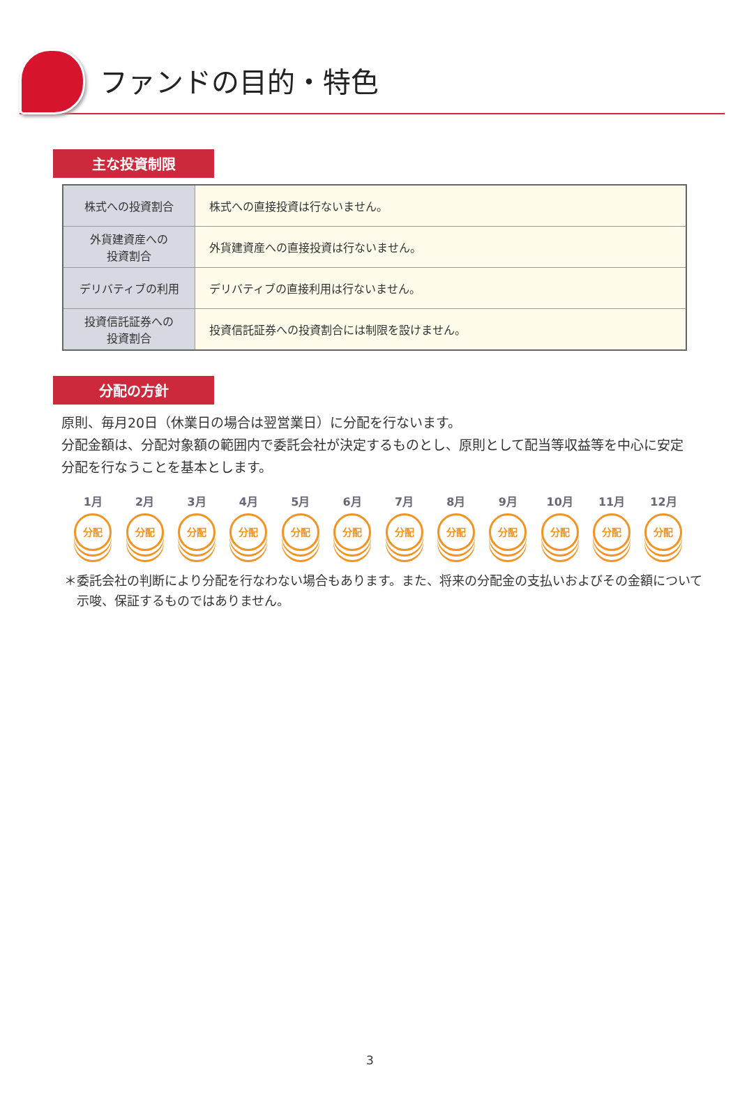ファンドの目的・特色
主な投資制限
| 株式への投資割合 | 株式への直接投資は行ないません。 |
| 外貨建資産への 投資割合 | 外貨建資産への直接投資は行ないません。 |
| デリバティブの利用 | デリバティブの直接利用は行ないません。 |
| 投資信託証券への 投資割合 | 投資信託証券への投資割合には制限を設けません。 |
分配の方針
原則、毎月20日（休業日の場合は翌営業日）に分配を行ないます。
分配金額は、分配対象額の範囲内で委託会社が決定するものとし、原則として配当等収益等を中心に安定分配を行なうことを基本とします。
1月
分配
2月
分配
3月
分配
4月
分配
5月
分配
6月
分配
7月
分配
8月
分配
9月
分配
10月
分配
11月
分配
12月
分配
＊委託会社の判断により分配を行なわない場合もあります。また、将来の分配金の支払いおよびその金額について示唆、保証するものではありません。
3